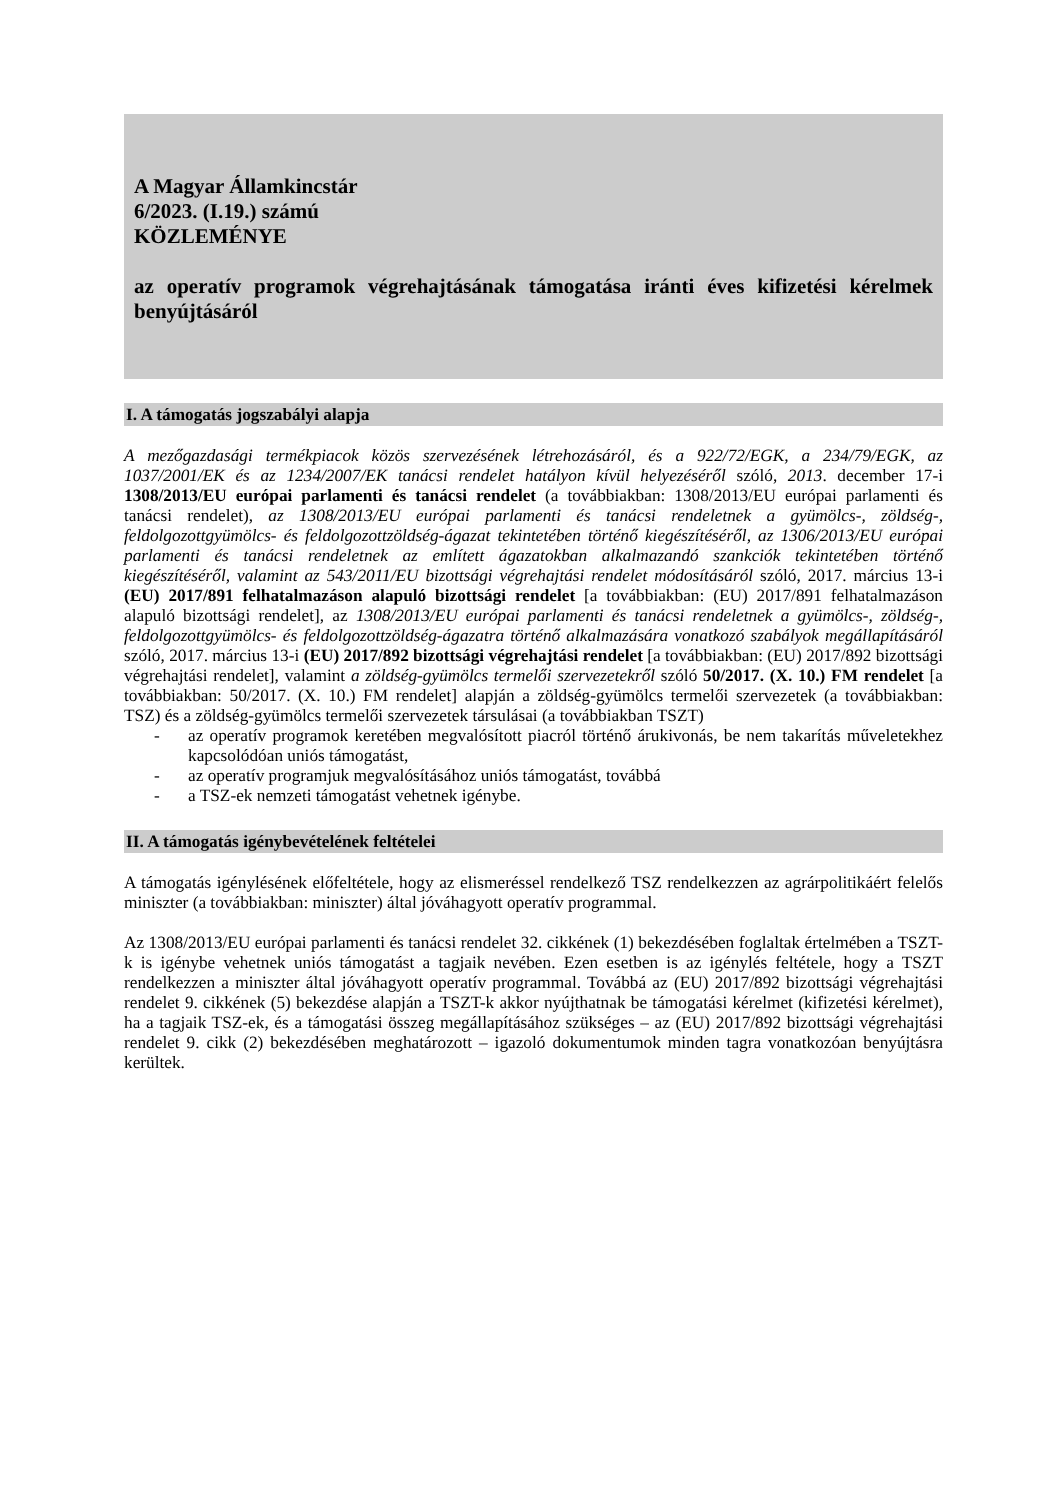A Magyar Államkincstár
6/2023. (I.19.) számú
KÖZLEMÉNYE
az operatív programok végrehajtásának támogatása iránti éves kifizetési kérelmek benyújtásáról
I. A támogatás jogszabályi alapja
A mezőgazdasági termékpiacok közös szervezésének létrehozásáról, és a 922/72/EGK, a 234/79/EGK, az 1037/2001/EK és az 1234/2007/EK tanácsi rendelet hatályon kívül helyezéséről szóló, 2013. december 17-i 1308/2013/EU európai parlamenti és tanácsi rendelet (a továbbiakban: 1308/2013/EU európai parlamenti és tanácsi rendelet), az 1308/2013/EU európai parlamenti és tanácsi rendeletnek a gyümölcs-, zöldség-, feldolgozottgyümölcs- és feldolgozottzöldség-ágazat tekintetében történő kiegészítéséről, az 1306/2013/EU európai parlamenti és tanácsi rendeletnek az említett ágazatokban alkalmazandó szankciók tekintetében történő kiegészítéséről, valamint az 543/2011/EU bizottsági végrehajtási rendelet módosításáról szóló, 2017. március 13-i (EU) 2017/891 felhatalmazáson alapuló bizottsági rendelet [a továbbiakban: (EU) 2017/891 felhatalmazáson alapuló bizottsági rendelet], az 1308/2013/EU európai parlamenti és tanácsi rendeletnek a gyümölcs-, zöldség-, feldolgozottgyümölcs- és feldolgozottzöldség-ágazatra történő alkalmazására vonatkozó szabályok megállapításáról szóló, 2017. március 13-i (EU) 2017/892 bizottsági végrehajtási rendelet [a továbbiakban: (EU) 2017/892 bizottsági végrehajtási rendelet], valamint a zöldség-gyümölcs termelői szervezetekről szóló 50/2017. (X. 10.) FM rendelet [a továbbiakban: 50/2017. (X. 10.) FM rendelet] alapján a zöldség-gyümölcs termelői szervezetek (a továbbiakban: TSZ) és a zöldség-gyümölcs termelői szervezetek társulásai (a továbbiakban TSZT)
- az operatív programok keretében megvalósított piacról történő árukivonás, be nem takarítás műveletekhez kapcsolódóan uniós támogatást,
- az operatív programjuk megvalósításához uniós támogatást, továbbá
- a TSZ-ek nemzeti támogatást vehetnek igénybe.
II. A támogatás igénybevételének feltételei
A támogatás igénylésének előfeltétele, hogy az elismeréssel rendelkező TSZ rendelkezzen az agrárpolitikáért felelős miniszter (a továbbiakban: miniszter) által jóváhagyott operatív programmal.
Az 1308/2013/EU európai parlamenti és tanácsi rendelet 32. cikkének (1) bekezdésében foglaltak értelmében a TSZT-k is igénybe vehetnek uniós támogatást a tagjaik nevében. Ezen esetben is az igénylés feltétele, hogy a TSZT rendelkezzen a miniszter által jóváhagyott operatív programmal. Továbbá az (EU) 2017/892 bizottsági végrehajtási rendelet 9. cikkének (5) bekezdése alapján a TSZT-k akkor nyújthatnak be támogatási kérelmet (kifizetési kérelmet), ha a tagjaik TSZ-ek, és a támogatási összeg megállapításához szükséges – az (EU) 2017/892 bizottsági végrehajtási rendelet 9. cikk (2) bekezdésében meghatározott – igazoló dokumentumok minden tagra vonatkozóan benyújtásra kerültek.